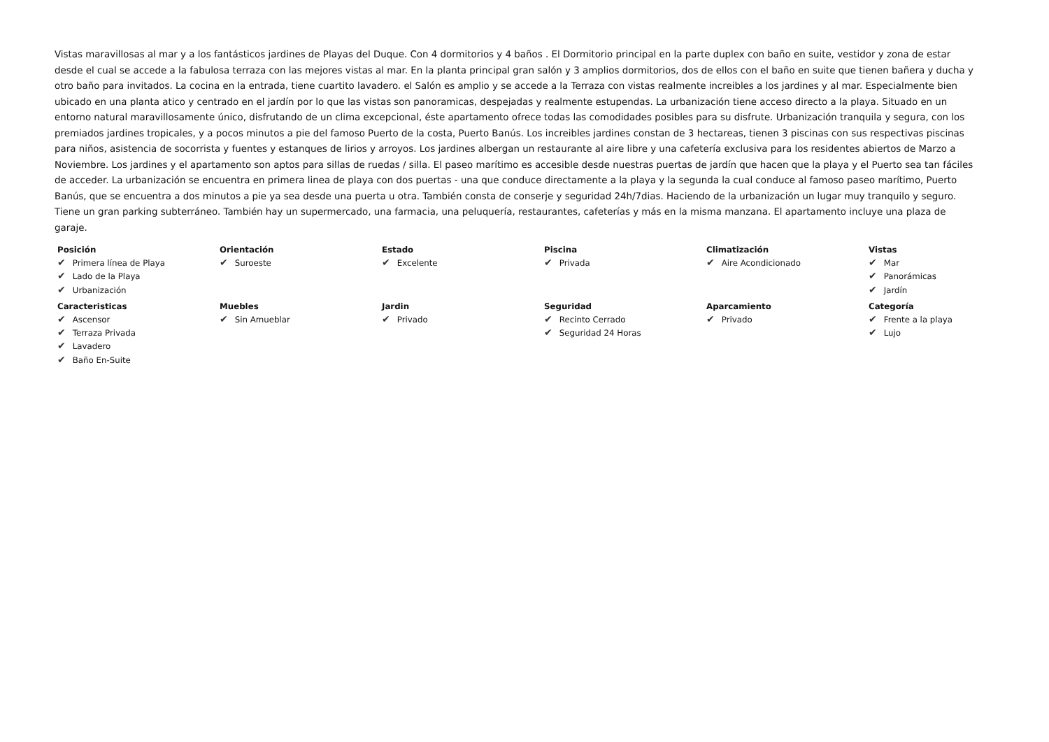Vistas maravillosas al mar y a los fantásticos jardines de Playas del Duque. Con 4 dormitorios y 4 baños . El Dormitorio principal en la parte duplex con baño en suite, vestidor y zona de estar desde el cual se accede a la fabulosa terraza con las mejores vistas al mar. En la planta principal gran salón y 3 amplios dormitorios, dos de ellos con el baño en suite que tienen bañera y ducha y otro baño para invitados. La cocina en la entrada, tiene cuartito lavadero. el Salón es amplio y se accede a la Terraza con vistas realmente increibles a los jardines y al mar. Especialmente bien ubicado en una planta atico y centrado en el jardín por lo que las vistas son panoramicas, despejadas y realmente estupendas. La urbanización tiene acceso directo a la playa. Situado en un entorno natural maravillosamente único, disfrutando de un clima excepcional, éste apartamento ofrece todas las comodidades posibles para su disfrute. Urbanización tranquila y segura, con los premiados jardines tropicales, y a pocos minutos a pie del famoso Puerto de la costa, Puerto Banús. Los increibles jardines constan de 3 hectareas, tienen 3 piscinas con sus respectivas piscinas para niños, asistencia de socorrista y fuentes y estanques de lirios y arroyos. Los jardines albergan un restaurante al aire libre y una cafetería exclusiva para los residentes abiertos de Marzo a Noviembre. Los jardines y el apartamento son aptos para sillas de ruedas / silla. El paseo marítimo es accesible desde nuestras puertas de jardín que hacen que la playa y el Puerto sea tan fáciles de acceder. La urbanización se encuentra en primera linea de playa con dos puertas - una que conduce directamente a la playa y la segunda la cual conduce al famoso paseo marítimo, Puerto Banús, que se encuentra a dos minutos a pie ya sea desde una puerta u otra. También consta de conserje y seguridad 24h/7dias. Haciendo de la urbanización un lugar muy tranquilo y seguro. Tiene un gran parking subterráneo. También hay un supermercado, una farmacia, una peluquería, restaurantes, cafeterías y más en la misma manzana. El apartamento incluye una plaza de garaje.
Posición
✔ Primera línea de Playa
✔ Lado de la Playa
✔ Urbanización
Orientación
✔ Suroeste
Estado
✔ Excelente
Piscina
✔ Privada
Climatización
✔ Aire Acondicionado
Vistas
✔ Mar
✔ Panorámicas
✔ Jardín
Caracteristicas
✔ Ascensor
✔ Terraza Privada
✔ Lavadero
✔ Baño En-Suite
Muebles
✔ Sin Amueblar
Jardin
✔ Privado
Seguridad
✔ Recinto Cerrado
✔ Seguridad 24 Horas
Aparcamiento
✔ Privado
Categoría
✔ Frente a la playa
✔ Lujo